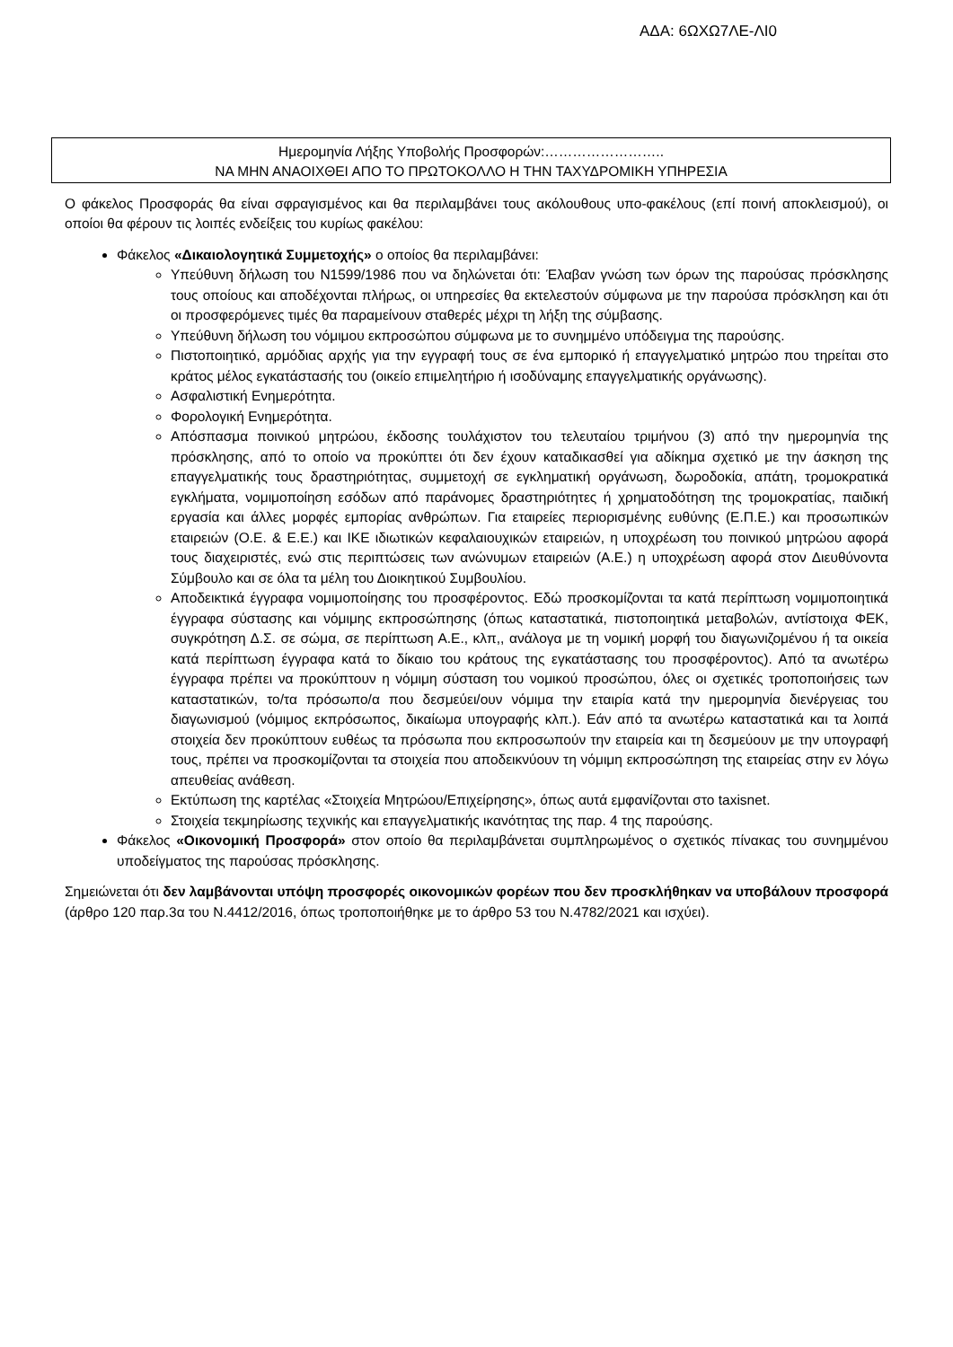ΑΔΑ: 6ΩΧΩ7ΛΕ-ΛΙ0
Ημερομηνία Λήξης Υποβολής Προσφορών:……………………..
ΝΑ ΜΗΝ ΑΝΑΟΙΧΘΕΙ ΑΠΟ ΤΟ ΠΡΩΤΟΚΟΛΛΟ Η ΤΗΝ ΤΑΧΥΔΡΟΜΙΚΗ ΥΠΗΡΕΣΙΑ
Ο φάκελος Προσφοράς θα είναι σφραγισμένος και θα περιλαμβάνει τους ακόλουθους υπο-φακέλους (επί ποινή αποκλεισμού), οι οποίοι θα φέρουν τις λοιπές ενδείξεις του κυρίως φακέλου:
Φάκελος «Δικαιολογητικά Συμμετοχής» ο οποίος θα περιλαμβάνει:
Υπεύθυνη δήλωση του Ν1599/1986 που να δηλώνεται ότι: Έλαβαν γνώση των όρων της παρούσας πρόσκλησης τους οποίους και αποδέχονται πλήρως, οι υπηρεσίες θα εκτελεστούν σύμφωνα με την παρούσα πρόσκληση και ότι οι προσφερόμενες τιμές θα παραμείνουν σταθερές μέχρι τη λήξη της σύμβασης.
Υπεύθυνη δήλωση του νόμιμου εκπροσώπου σύμφωνα με το συνημμένο υπόδειγμα της παρούσης.
Πιστοποιητικό, αρμόδιας αρχής για την εγγραφή τους σε ένα εμπορικό ή επαγγελματικό μητρώο που τηρείται στο κράτος μέλος εγκατάστασής του (οικείο επιμελητήριο ή ισοδύναμης επαγγελματικής οργάνωσης).
Ασφαλιστική Ενημερότητα.
Φορολογική Ενημερότητα.
Απόσπασμα ποινικού μητρώου, έκδοσης τουλάχιστον του τελευταίου τριμήνου (3) από την ημερομηνία της πρόσκλησης, από το οποίο να προκύπτει ότι δεν έχουν καταδικασθεί για αδίκημα σχετικό με την άσκηση της επαγγελματικής τους δραστηριότητας, συμμετοχή σε εγκληματική οργάνωση, δωροδοκία, απάτη, τρομοκρατικά εγκλήματα, νομιμοποίηση εσόδων από παράνομες δραστηριότητες ή χρηματοδότηση της τρομοκρατίας, παιδική εργασία και άλλες μορφές εμπορίας ανθρώπων. Για εταιρείες περιορισμένης ευθύνης (Ε.Π.Ε.) και προσωπικών εταιρειών (Ο.Ε. & Ε.Ε.) και ΙΚΕ ιδιωτικών κεφαλαιουχικών εταιρειών, η υποχρέωση του ποινικού μητρώου αφορά τους διαχειριστές, ενώ στις περιπτώσεις των ανώνυμων εταιρειών (Α.Ε.) η υποχρέωση αφορά στον Διευθύνοντα Σύμβουλο και σε όλα τα μέλη του Διοικητικού Συμβουλίου.
Αποδεικτικά έγγραφα νομιμοποίησης του προσφέροντος. Εδώ προσκομίζονται τα κατά περίπτωση νομιμοποιητικά έγγραφα σύστασης και νόμιμης εκπροσώπησης (όπως καταστατικά, πιστοποιητικά μεταβολών, αντίστοιχα ΦΕΚ, συγκρότηση Δ.Σ. σε σώμα, σε περίπτωση Α.Ε., κλπ,, ανάλογα με τη νομική μορφή του διαγωνιζομένου ή τα οικεία κατά περίπτωση έγγραφα κατά το δίκαιο του κράτους της εγκατάστασης του προσφέροντος). Από τα ανωτέρω έγγραφα πρέπει να προκύπτουν η νόμιμη σύσταση του νομικού προσώπου, όλες οι σχετικές τροποποιήσεις των καταστατικών, το/τα πρόσωπο/α που δεσμεύει/ουν νόμιμα την εταιρία κατά την ημερομηνία διενέργειας του διαγωνισμού (νόμιμος εκπρόσωπος, δικαίωμα υπογραφής κλπ.). Εάν από τα ανωτέρω καταστατικά και τα λοιπά στοιχεία δεν προκύπτουν ευθέως τα πρόσωπα που εκπροσωπούν την εταιρεία και τη δεσμεύουν με την υπογραφή τους, πρέπει να προσκομίζονται τα στοιχεία που αποδεικνύουν τη νόμιμη εκπροσώπηση της εταιρείας στην εν λόγω απευθείας ανάθεση.
Εκτύπωση της καρτέλας «Στοιχεία Μητρώου/Επιχείρησης», όπως αυτά εμφανίζονται στο taxisnet.
Στοιχεία τεκμηρίωσης τεχνικής και επαγγελματικής ικανότητας της παρ. 4 της παρούσης.
Φάκελος «Οικονομική Προσφορά» στον οποίο θα περιλαμβάνεται συμπληρωμένος ο σχετικός πίνακας του συνημμένου υποδείγματος της παρούσας πρόσκλησης.
Σημειώνεται ότι δεν λαμβάνονται υπόψη προσφορές οικονομικών φορέων που δεν προσκλήθηκαν να υποβάλουν προσφορά (άρθρο 120 παρ.3α του Ν.4412/2016, όπως τροποποιήθηκε με το άρθρο 53 του Ν.4782/2021 και ισχύει).